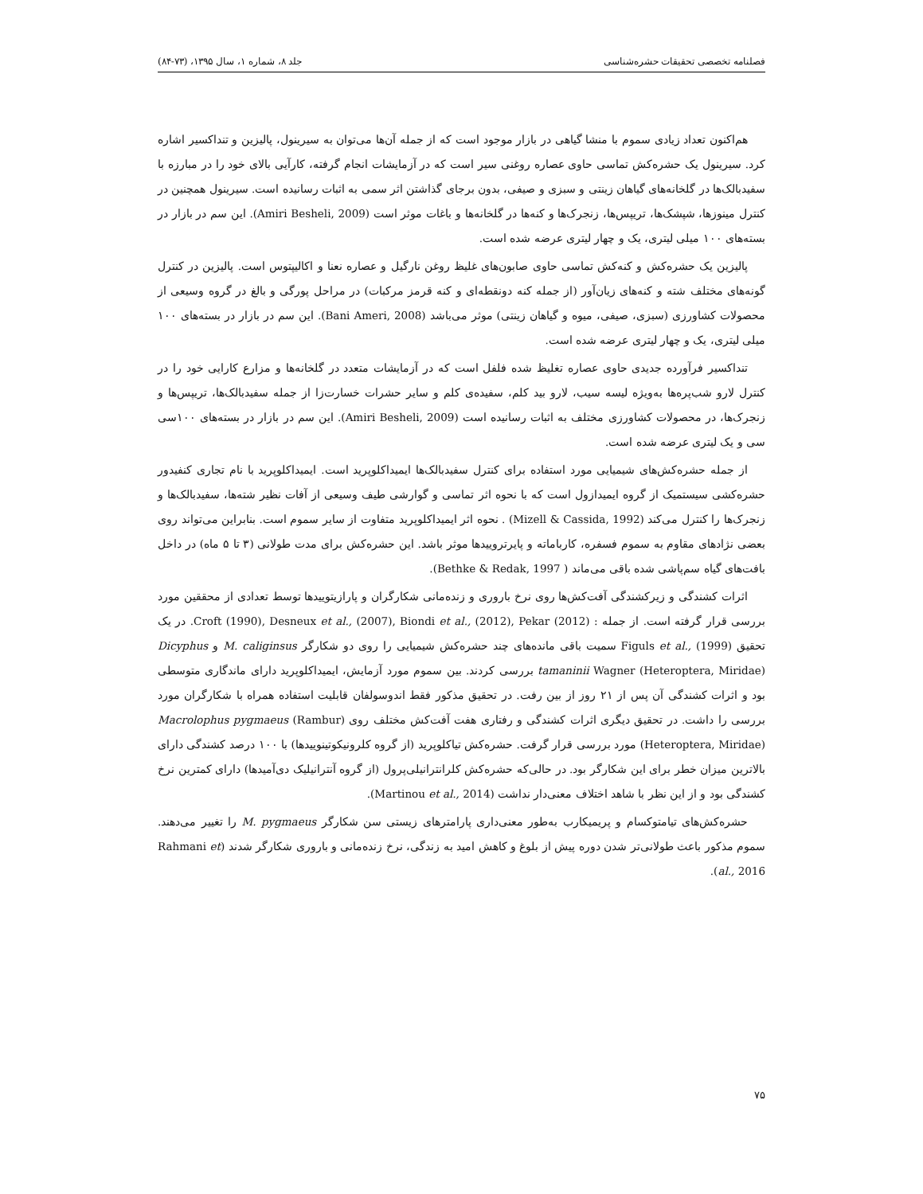فصلنامه تخصصی تحقیقات حشره‌شناسی جلد ۸، شماره ۱، سال ۱۳۹۵، (۷۳-۸۴)
هم‌اکنون تعداد زیادی سموم با منشا گیاهی در بازار موجود است که از جمله آن‌ها می‌توان به سیرینول، پالیزین و تنداکسیر اشاره کرد. سیرینول یک حشره‌کش تماسی حاوی عصاره روغنی سیر است که در آزمایشات انجام گرفته، کارآیی بالای خود را در مبارزه با سفیدبالک‌ها در گلخانه‌های گیاهان زینتی و سبزی و صیفی، بدون برجای گذاشتن اثر سمی به اثبات رسانیده است. سیرینول همچنین در کنترل مینوزها، شپشک‌ها، تریپس‌ها، زنجرک‌ها و کنه‌ها در گلخانه‌ها و باغات موثر است (Amiri Besheli, 2009). این سم در بازار در بسته‌های ۱۰۰ میلی لیتری، یک و چهار لیتری عرضه شده است.
پالیزین یک حشره‌کش و کنه‌کش تماسی حاوی صابون‌های غلیظ روغن نارگیل و عصاره نعنا و اکالیپتوس است. پالیزین در کنترل گونه‌های مختلف شته و کنه‌های زیان‌آور (از جمله کنه دونقطه‌ای و کنه قرمز مرکبات) در مراحل پورگی و بالغ در گروه وسیعی از محصولات کشاورزی (سبزی، صیفی، میوه و گیاهان زینتی) موثر می‌باشد (Bani Ameri, 2008). این سم در بازار در بسته‌های ۱۰۰ میلی لیتری، یک و چهار لیتری عرضه شده است.
تنداکسیر فرآورده جدیدی حاوی عصاره تغلیظ شده فلفل است که در آزمایشات متعدد در گلخانه‌ها و مزارع کارایی خود را در کنترل لارو شب‌پره‌ها به‌ویژه لیسه سیب، لارو بید کلم، سفیده‌ی کلم و سایر حشرات خسارت‌زا از جمله سفیدبالک‌ها، تریپس‌ها و زنجرک‌ها، در محصولات کشاورزی مختلف به اثبات رسانیده است (Amiri Besheli, 2009). این سم در بازار در بسته‌های ۱۰۰سی سی و یک لیتری عرضه شده است.
از جمله حشره‌کش‌های شیمیایی مورد استفاده برای کنترل سفیدبالک‌ها ایمیداکلوپرید است. ایمیداکلوپرید با نام تجاری کنفیدور حشره‌کشی سیستمیک از گروه ایمیدازول است که با نحوه اثر تماسی و گوارشی طیف وسیعی از آفات نظیر شته‌ها، سفیدبالک‌ها و زنجرک‌ها را کنترل می‌کند (Mizell & Cassida, 1992) . نحوه اثر ایمیداکلوپرید متفاوت از سایر سموم است. بنابراین می‌تواند روی بعضی نژادهای مقاوم به سموم فسفره، کارباماته و پایرتروییدها موثر باشد. این حشره‌کش برای مدت طولانی (۳ تا ۵ ماه) در داخل بافت‌های گیاه سم‌پاشی شده باقی می‌ماند ( Bethke & Redak, 1997).
اثرات کشندگی و زیرکشندگی آفت‌کش‌ها روی نرخ باروری و زنده‌مانی شکارگران و پارازیتوییدها توسط تعدادی از محققین مورد بررسی قرار گرفته است. از جمله : Croft (1990), Desneux et al., (2007), Biondi et al., (2012), Pekar (2012). در یک تحقیق Figuls et al., (1999) سمیت باقی مانده‌های چند حشره‌کش شیمیایی را روی دو شکارگر M. caliginsus و Dicyphus tamaninii Wagner (Heteroptera, Miridae) بررسی کردند. بین سموم مورد آزمایش، ایمیداکلوپرید دارای ماندگاری متوسطی بود و اثرات کشندگی آن پس از ۲۱ روز از بین رفت. در تحقیق مذکور فقط اندوسولفان قابلیت استفاده همراه با شکارگران مورد بررسی را داشت. در تحقیق دیگری اثرات کشندگی و رفتاری هفت آفت‌کش مختلف روی Macrolophus pygmaeus (Rambur)(Heteroptera, Miridae) مورد بررسی قرار گرفت. حشره‌کش تیاکلوپرید (از گروه کلرونیکوتینوییدها) با ۱۰۰ درصد کشندگی دارای بالاترین میزان خطر برای این شکارگر بود. در حالی‌که حشره‌کش کلرانترانیلی‌پرول (از گروه آنترانیلیک دی‌آمیدها) دارای کمترین نرخ کشندگی بود و از این نظر با شاهد اختلاف معنی‌دار نداشت (Martinou et al., 2014).
حشره‌کش‌های تیامتوکسام و پریمیکارب به‌طور معنی‌داری پارامترهای زیستی سن شکارگر M. pygmaeus را تغییر می‌دهند. سموم مذکور باعث طولانی‌تر شدن دوره پیش از بلوغ و کاهش امید به زندگی، نرخ زنده‌مانی و باروری شکارگر شدند (Rahmani et al., 2016).
۷۵